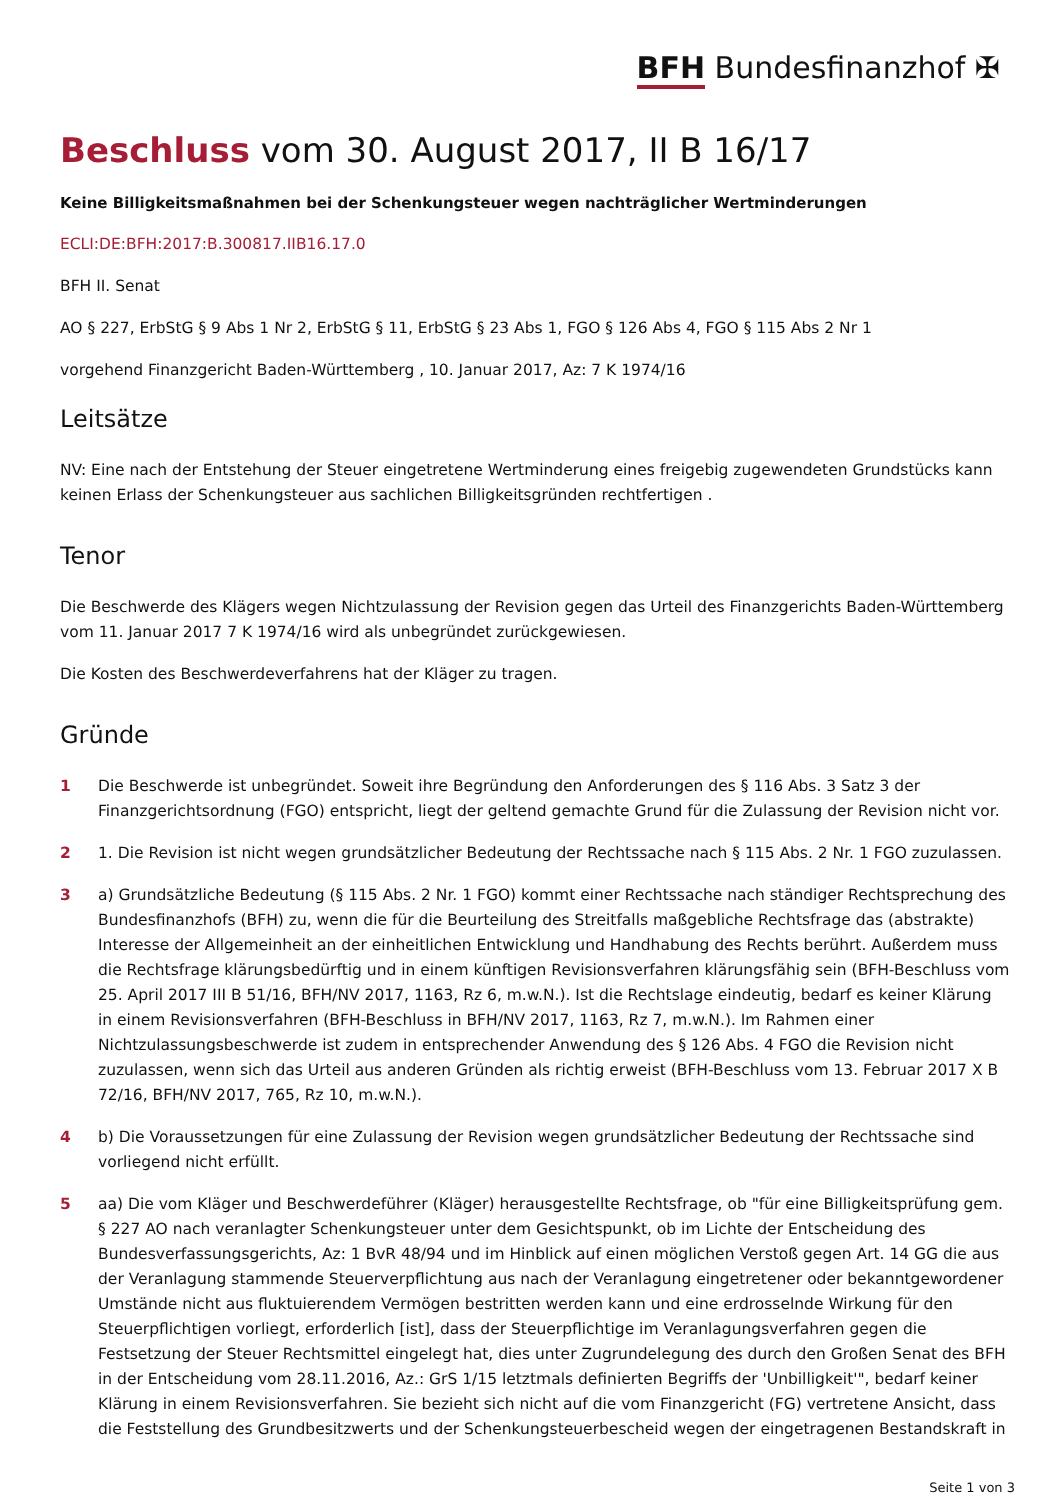BFH Bundesfinanzhof ✠
Beschluss vom 30. August 2017, II B 16/17
Keine Billigkeitsmaßnahmen bei der Schenkungsteuer wegen nachträglicher Wertminderungen
ECLI:DE:BFH:2017:B.300817.IIB16.17.0
BFH II. Senat
AO § 227, ErbStG § 9 Abs 1 Nr 2, ErbStG § 11, ErbStG § 23 Abs 1, FGO § 126 Abs 4, FGO § 115 Abs 2 Nr 1
vorgehend Finanzgericht Baden-Württemberg , 10. Januar 2017, Az: 7 K 1974/16
Leitsätze
NV: Eine nach der Entstehung der Steuer eingetretene Wertminderung eines freigebig zugewendeten Grundstücks kann keinen Erlass der Schenkungsteuer aus sachlichen Billigkeitsgründen rechtfertigen .
Tenor
Die Beschwerde des Klägers wegen Nichtzulassung der Revision gegen das Urteil des Finanzgerichts Baden-Württemberg vom 11. Januar 2017 7 K 1974/16 wird als unbegründet zurückgewiesen.
Die Kosten des Beschwerdeverfahrens hat der Kläger zu tragen.
Gründe
1 Die Beschwerde ist unbegründet. Soweit ihre Begründung den Anforderungen des § 116 Abs. 3 Satz 3 der Finanzgerichtsordnung (FGO) entspricht, liegt der geltend gemachte Grund für die Zulassung der Revision nicht vor.
2 1. Die Revision ist nicht wegen grundsätzlicher Bedeutung der Rechtssache nach § 115 Abs. 2 Nr. 1 FGO zuzulassen.
3 a) Grundsätzliche Bedeutung (§ 115 Abs. 2 Nr. 1 FGO) kommt einer Rechtssache nach ständiger Rechtsprechung des Bundesfinanzhofs (BFH) zu, wenn die für die Beurteilung des Streitfalls maßgebliche Rechtsfrage das (abstrakte) Interesse der Allgemeinheit an der einheitlichen Entwicklung und Handhabung des Rechts berührt. Außerdem muss die Rechtsfrage klärungsbedürftig und in einem künftigen Revisionsverfahren klärungsfähig sein (BFH-Beschluss vom 25. April 2017 III B 51/16, BFH/NV 2017, 1163, Rz 6, m.w.N.). Ist die Rechtslage eindeutig, bedarf es keiner Klärung in einem Revisionsverfahren (BFH-Beschluss in BFH/NV 2017, 1163, Rz 7, m.w.N.). Im Rahmen einer Nichtzulassungsbeschwerde ist zudem in entsprechender Anwendung des § 126 Abs. 4 FGO die Revision nicht zuzulassen, wenn sich das Urteil aus anderen Gründen als richtig erweist (BFH-Beschluss vom 13. Februar 2017 X B 72/16, BFH/NV 2017, 765, Rz 10, m.w.N.).
4 b) Die Voraussetzungen für eine Zulassung der Revision wegen grundsätzlicher Bedeutung der Rechtssache sind vorliegend nicht erfüllt.
5 aa) Die vom Kläger und Beschwerdeführer (Kläger) herausgestellte Rechtsfrage, ob "für eine Billigkeitsprüfung gem. § 227 AO nach veranlagter Schenkungsteuer unter dem Gesichtspunkt, ob im Lichte der Entscheidung des Bundesverfassungsgerichts, Az: 1 BvR 48/94 und im Hinblick auf einen möglichen Verstoß gegen Art. 14 GG die aus der Veranlagung stammende Steuerverpflichtung aus nach der Veranlagung eingetretener oder bekanntgewordener Umstände nicht aus fluktuierendem Vermögen bestritten werden kann und eine erdrosselnde Wirkung für den Steuerpflichtigen vorliegt, erforderlich [ist], dass der Steuerpflichtige im Veranlagungsverfahren gegen die Festsetzung der Steuer Rechtsmittel eingelegt hat, dies unter Zugrundelegung des durch den Großen Senat des BFH in der Entscheidung vom 28.11.2016, Az.: GrS 1/15 letztmals definierten Begriffs der 'Unbilligkeit'", bedarf keiner Klärung in einem Revisionsverfahren. Sie bezieht sich nicht auf die vom Finanzgericht (FG) vertretene Ansicht, dass die Feststellung des Grundbesitzwerts und der Schenkungsteuerbescheid wegen der eingetragenen Bestandskraft in
Seite 1 von 3